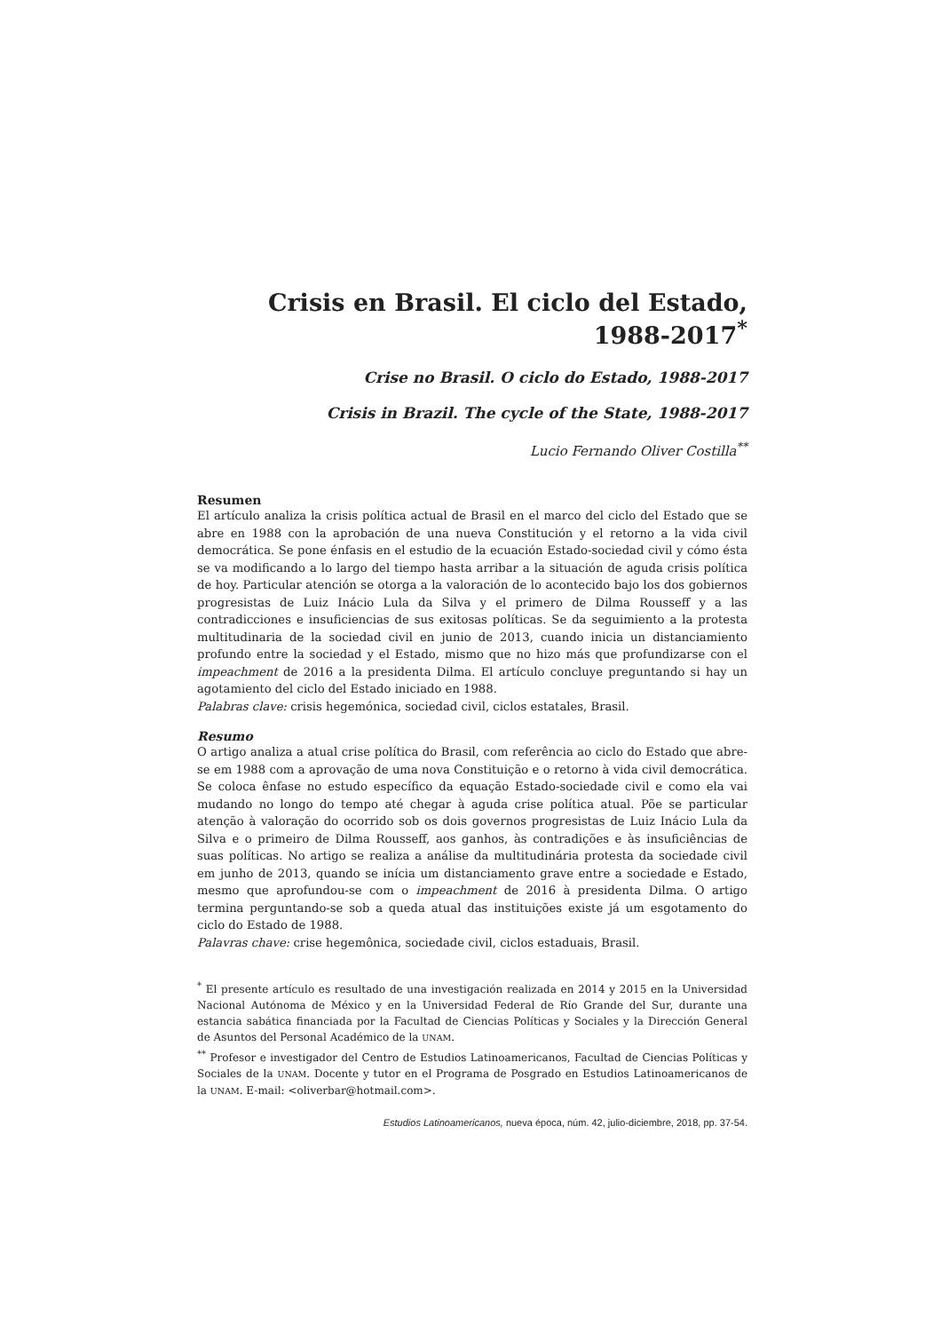Crisis en Brasil. El ciclo del Estado, 1988-2017<sup>*</sup>
Crise no Brasil. O ciclo do Estado, 1988-2017
Crisis in Brazil. The cycle of the State, 1988-2017
Lucio Fernando Oliver Costilla<sup>**</sup>
Resumen
El artículo analiza la crisis política actual de Brasil en el marco del ciclo del Estado que se abre en 1988 con la aprobación de una nueva Constitución y el retorno a la vida civil democrática. Se pone énfasis en el estudio de la ecuación Estado-sociedad civil y cómo ésta se va modificando a lo largo del tiempo hasta arribar a la situación de aguda crisis política de hoy. Particular atención se otorga a la valoración de lo acontecido bajo los dos gobiernos progresistas de Luiz Inácio Lula da Silva y el primero de Dilma Rousseff y a las contradicciones e insuficiencias de sus exitosas políticas. Se da seguimiento a la protesta multitudinaria de la sociedad civil en junio de 2013, cuando inicia un distanciamiento profundo entre la sociedad y el Estado, mismo que no hizo más que profundizarse con el impeachment de 2016 a la presidenta Dilma. El artículo concluye preguntando si hay un agotamiento del ciclo del Estado iniciado en 1988.
Palabras clave: crisis hegemónica, sociedad civil, ciclos estatales, Brasil.
Resumo
O artigo analiza a atual crise política do Brasil, com referência ao ciclo do Estado que abre-se em 1988 com a aprovação de uma nova Constituição e o retorno à vida civil democrática. Se coloca ênfase no estudo específico da equação Estado-sociedade civil e como ela vai mudando no longo do tempo até chegar à aguda crise política atual. Põe se particular atenção à valoração do ocorrido sob os dois governos progresistas de Luiz Inácio Lula da Silva e o primeiro de Dilma Rousseff, aos ganhos, às contradições e às insuficiências de suas políticas. No artigo se realiza a análise da multitudinária protesta da sociedade civil em junho de 2013, quando se inícia um distanciamento grave entre a sociedade e Estado, mesmo que aprofundou-se com o impeachment de 2016 à presidenta Dilma. O artigo termina perguntando-se sob a queda atual das instituições existe já um esgotamento do ciclo do Estado de 1988.
Palavras chave: crise hegemônica, sociedade civil, ciclos estaduais, Brasil.
<sup>*</sup> El presente artículo es resultado de una investigación realizada en 2014 y 2015 en la Universidad Nacional Autónoma de México y en la Universidad Federal de Río Grande del Sur, durante una estancia sabática financiada por la Facultad de Ciencias Políticas y Sociales y la Dirección General de Asuntos del Personal Académico de la UNAM.
<sup>**</sup> Profesor e investigador del Centro de Estudios Latinoamericanos, Facultad de Ciencias Políticas y Sociales de la UNAM. Docente y tutor en el Programa de Posgrado en Estudios Latinoamericanos de la UNAM. E-mail: <oliverbar@hotmail.com>.
Estudios Latinoamericanos, nueva época, núm. 42, julio-diciembre, 2018, pp. 37-54.